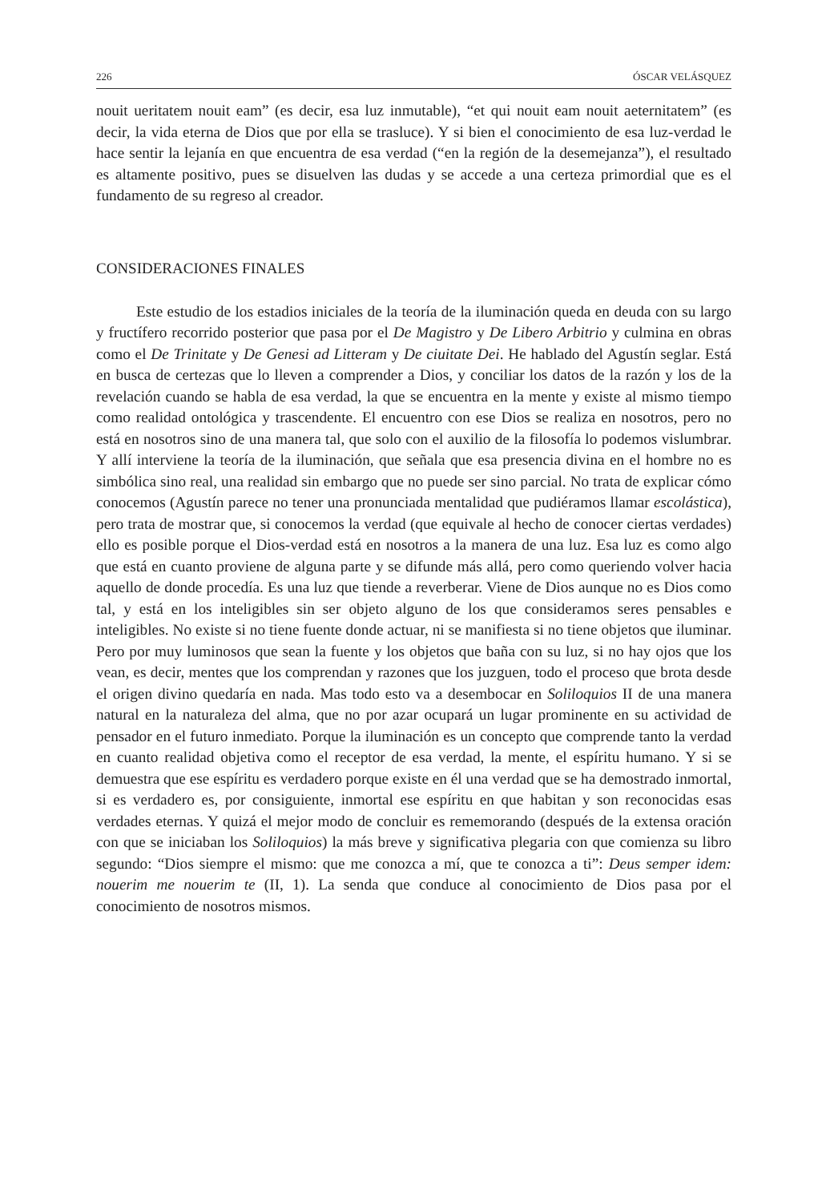226 ÓSCAR VELÁSQUEZ
nouit ueritatem nouit eam” (es decir, esa luz inmutable), “et qui nouit eam nouit aeternitatem” (es decir, la vida eterna de Dios que por ella se trasluce). Y si bien el conocimiento de esa luz-verdad le hace sentir la lejanía en que encuentra de esa verdad (“en la región de la desemejanza”), el resultado es altamente positivo, pues se disuelven las dudas y se accede a una certeza primordial que es el fundamento de su regreso al creador.
CONSIDERACIONES FINALES
Este estudio de los estadios iniciales de la teoría de la iluminación queda en deuda con su largo y fructífero recorrido posterior que pasa por el De Magistro y De Libero Arbitrio y culmina en obras como el De Trinitate y De Genesi ad Litteram y De ciuitate Dei. He hablado del Agustín seglar. Está en busca de certezas que lo lleven a comprender a Dios, y conciliar los datos de la razón y los de la revelación cuando se habla de esa verdad, la que se encuentra en la mente y existe al mismo tiempo como realidad ontológica y trascendente. El encuentro con ese Dios se realiza en nosotros, pero no está en nosotros sino de una manera tal, que solo con el auxilio de la filosofía lo podemos vislumbrar. Y allí interviene la teoría de la iluminación, que señala que esa presencia divina en el hombre no es simbólica sino real, una realidad sin embargo que no puede ser sino parcial. No trata de explicar cómo conocemos (Agustín parece no tener una pronunciada mentalidad que pudiéramos llamar escolástica), pero trata de mostrar que, si conocemos la verdad (que equivale al hecho de conocer ciertas verdades) ello es posible porque el Dios-verdad está en nosotros a la manera de una luz. Esa luz es como algo que está en cuanto proviene de alguna parte y se difunde más allá, pero como queriendo volver hacia aquello de donde procedía. Es una luz que tiende a reverberar. Viene de Dios aunque no es Dios como tal, y está en los inteligibles sin ser objeto alguno de los que consideramos seres pensables e inteligibles. No existe si no tiene fuente donde actuar, ni se manifiesta si no tiene objetos que iluminar. Pero por muy luminosos que sean la fuente y los objetos que baña con su luz, si no hay ojos que los vean, es decir, mentes que los comprendan y razones que los juzguen, todo el proceso que brota desde el origen divino quedaría en nada. Mas todo esto va a desembocar en Soliloquios II de una manera natural en la naturaleza del alma, que no por azar ocupará un lugar prominente en su actividad de pensador en el futuro inmediato. Porque la iluminación es un concepto que comprende tanto la verdad en cuanto realidad objetiva como el receptor de esa verdad, la mente, el espíritu humano. Y si se demuestra que ese espíritu es verdadero porque existe en él una verdad que se ha demostrado inmortal, si es verdadero es, por consiguiente, inmortal ese espíritu en que habitan y son reconocidas esas verdades eternas. Y quizá el mejor modo de concluir es rememorando (después de la extensa oración con que se iniciaban los Soliloquios) la más breve y significativa plegaria con que comienza su libro segundo: “Dios siempre el mismo: que me conozca a mí, que te conozca a ti”: Deus semper idem: nouerim me nouerim te (II, 1). La senda que conduce al conocimiento de Dios pasa por el conocimiento de nosotros mismos.